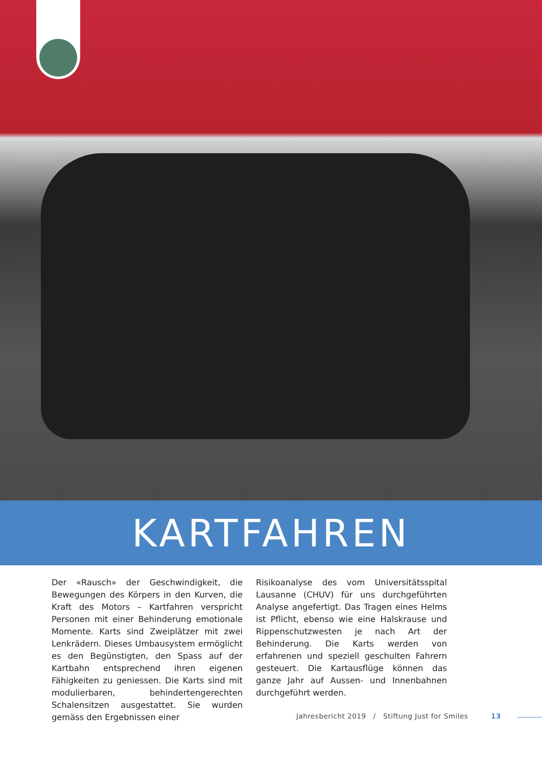KARTFAHREN
Der «Rausch» der Geschwindigkeit, die Bewegungen des Körpers in den Kurven, die Kraft des Motors – Kartfahren verspricht Personen mit einer Behinderung emotionale Momente. Karts sind Zweiplätzer mit zwei Lenkrädern. Dieses Umbausystem ermöglicht es den Begünstigten, den Spass auf der Kartbahn entsprechend ihren eigenen Fähigkeiten zu geniessen. Die Karts sind mit modulierbaren, behindertengerechten Schalensitzen ausgestattet. Sie wurden gemäss den Ergebnissen einer
Risikoanalyse des vom Universitätsspital Lausanne (CHUV) für uns durchgeführten Analyse angefertigt. Das Tragen eines Helms ist Pflicht, ebenso wie eine Halskrause und Rip­penschutzwesten je nach Art der Behinderung. Die Karts werden von erfahrenen und speziell geschulten Fahrern gesteuert. Die Kartausflüge können das ganze Jahr auf Aussen- und Innen­bahnen durchgeführt werden.
Jahresbericht 2019 / Stiftung Just for Smiles 13